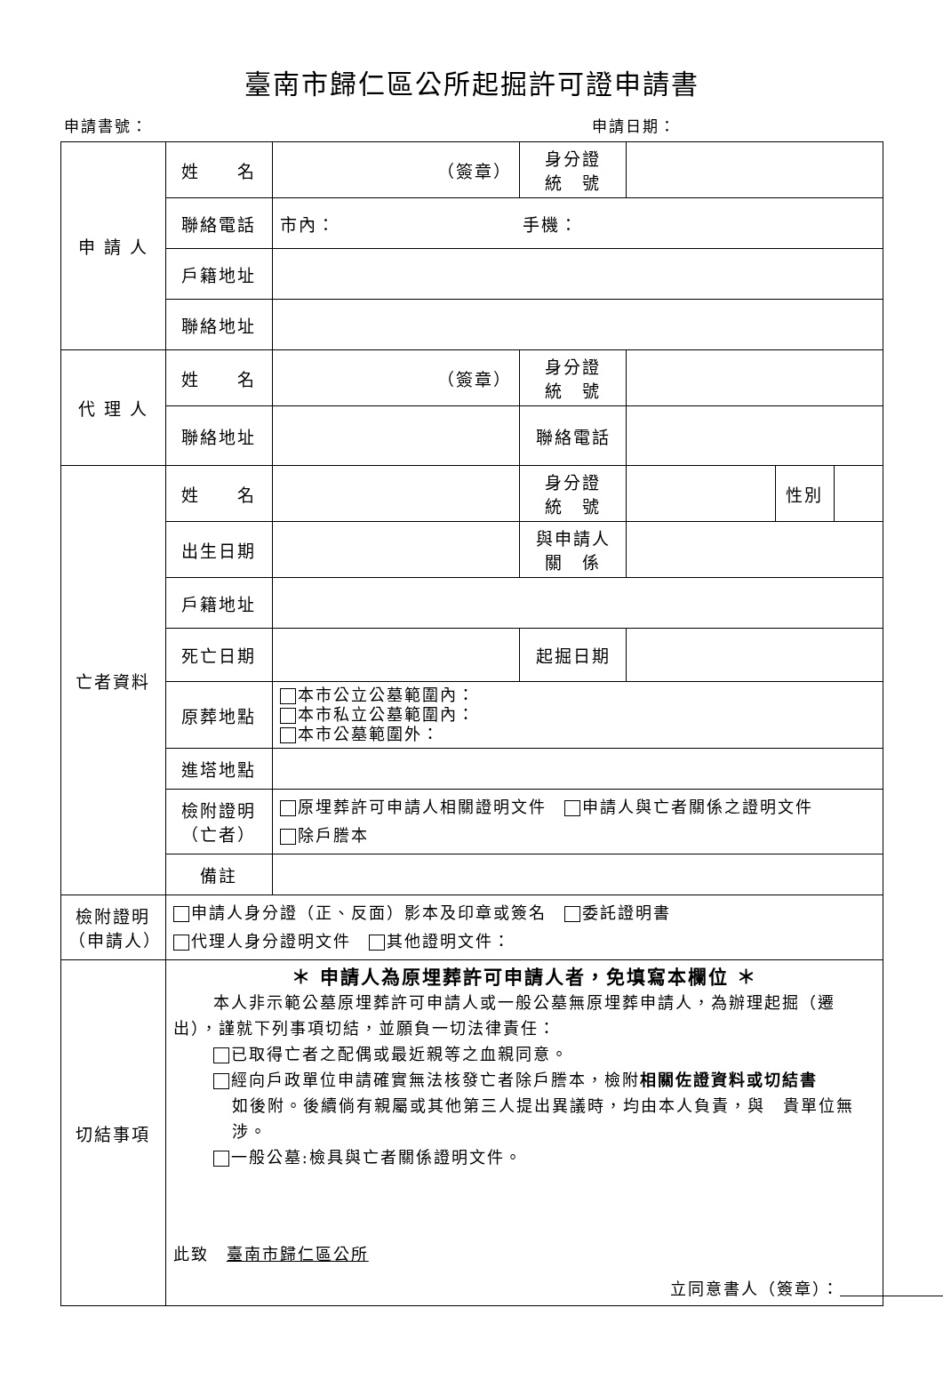臺南市歸仁區公所起掘許可證申請書
申請書號： 申請日期：
| 申 請 人 | 姓 名 | （簽章） | 身分證 統 號 | | | |
| | 聯絡電話 | 市內： 手機： | | | | |
| | 戶籍地址 | | | | | |
| | 聯絡地址 | | | | | |
| 代 理 人 | 姓 名 | （簽章） | 身分證 統 號 | | | |
| | 聯絡地址 | | 聯絡電話 | | | |
| 亡者資料 | 姓 名 | | 身分證 統 號 | | 性別 | |
| | 出生日期 | | 與申請人 關 係 | | | |
| | 戶籍地址 | | | | | |
| | 死亡日期 | | 起掘日期 | | | |
| | 原葬地點 | 本市公立公墓範圍內： 本市私立公墓範圍內： 本市公墓範圍外： | | | | |
| | 進塔地點 | | | | | |
| | 檢附證明 （亡者） | 原埋葬許可申請人相關證明文件 申請人與亡者關係之證明文件 除戶謄本 | | | | |
| | 備註 | | | | | |
| 檢附證明 （申請人） | 申請人身分證（正、反面）影本及印章或簽名 委託證明書 代理人身分證明文件 其他證明文件： | | | | | |
| 切結事項 | ＊ 申請人為原埋葬許可申請人者，免填寫本欄位 ＊ 本人非示範公墓原埋葬許可申請人或一般公墓無原埋葬申請人，為辦理起掘（遷出），謹就下列事項切結，並願負一切法律責任： 已取得亡者之配偶或最近親等之血親同意。 經向戶政單位申請確實無法核發亡者除戶謄本，檢附 相關佐證資料或切結書 如後附。後續倘有親屬或其他第三人提出異議時，均由本人負責，與 貴單位無涉。 一般公墓:檢具與亡者關係證明文件。 此致 臺南市歸仁區公所 立同意書人（簽章）： | | | | | |